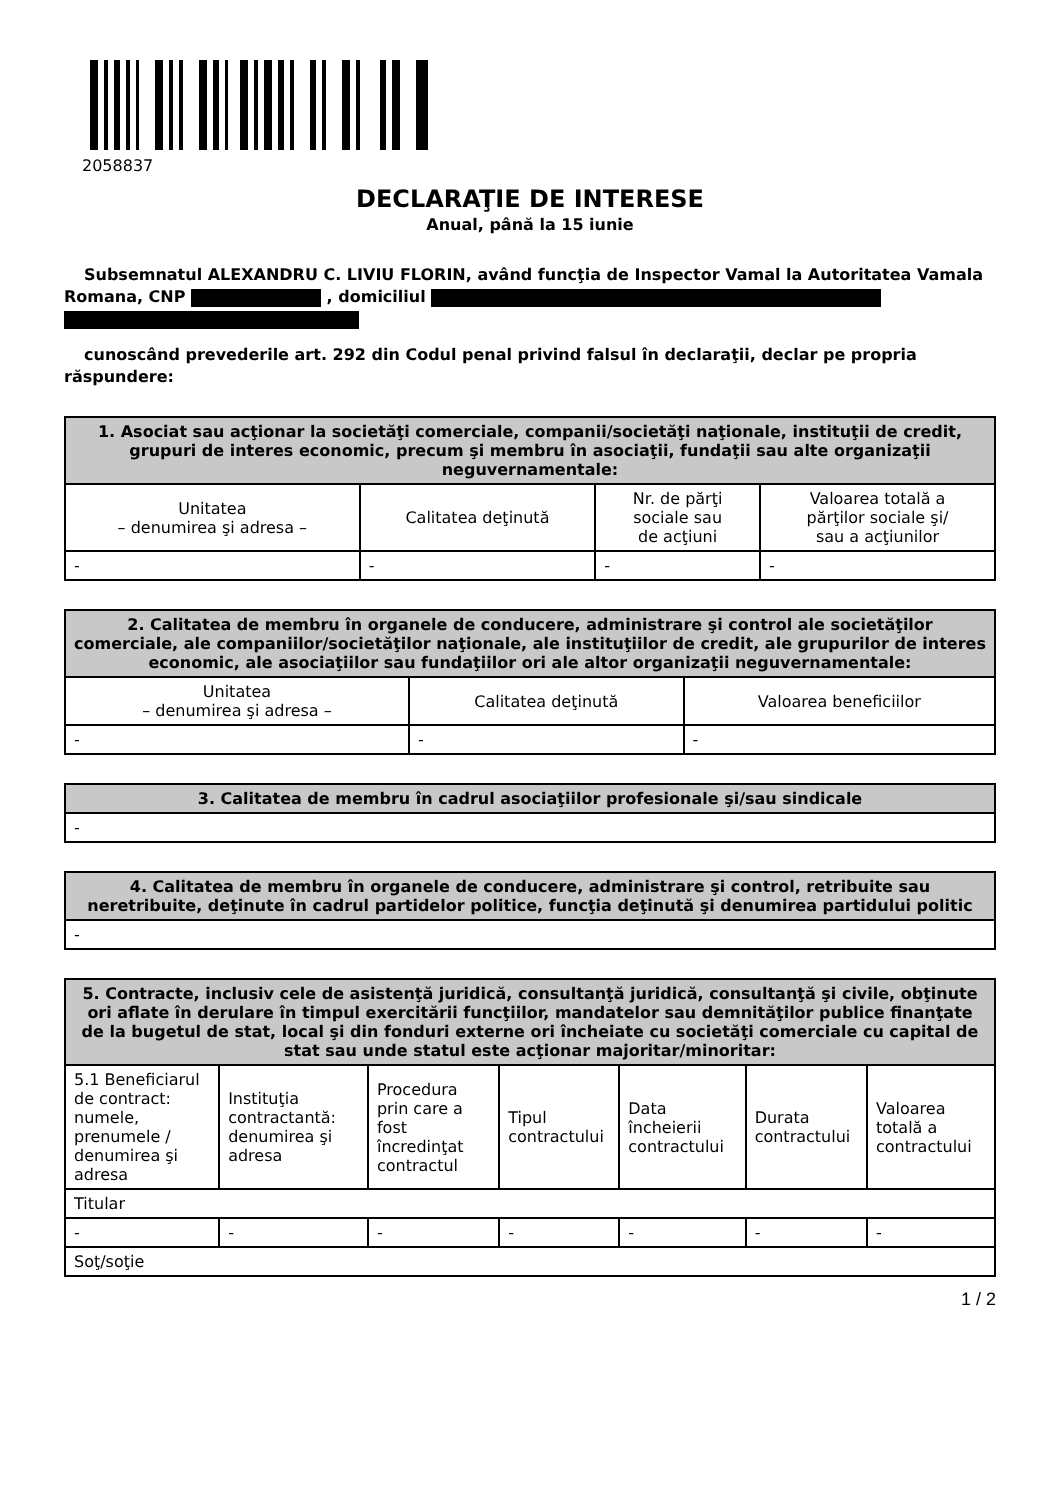2058837
DECLARAŢIE DE INTERESE
Anual, până la 15 iunie
Subsemnatul ALEXANDRU C. LIVIU FLORIN, având funcţia de Inspector Vamal la Autoritatea Vamala Romana, CNP , domiciliul
cunoscând prevederile art. 292 din Codul penal privind falsul în declaraţii, declar pe propria răspundere:
| 1. Asociat sau acţionar la societăţi comerciale, companii/societăţi naţionale, instituţii de credit, grupuri de interes economic, precum şi membru în asociaţii, fundaţii sau alte organizaţii neguvernamentale: | | | |
| --- | --- | --- | --- |
| Unitatea – denumirea şi adresa – | Calitatea deţinută | Nr. de părţi sociale sau de acţiuni | Valoarea totală a părţilor sociale şi/ sau a acţiunilor |
| - | - | - | - |
| 2. Calitatea de membru în organele de conducere, administrare şi control ale societăţilor comerciale, ale companiilor/societăţilor naţionale, ale instituţiilor de credit, ale grupurilor de interes economic, ale asociaţiilor sau fundaţiilor ori ale altor organizaţii neguvernamentale: | | |
| --- | --- | --- |
| Unitatea – denumirea şi adresa – | Calitatea deţinută | Valoarea beneficiilor |
| - | - | - |
| 3. Calitatea de membru în cadrul asociaţiilor profesionale şi/sau sindicale |
| --- |
| - |
| 4. Calitatea de membru în organele de conducere, administrare şi control, retribuite sau neretribuite, deţinute în cadrul partidelor politice, funcţia deţinută şi denumirea partidului politic |
| --- |
| - |
| 5. Contracte, inclusiv cele de asistenţă juridică, consultanţă juridică, consultanţă şi civile, obţinute ori aflate în derulare în timpul exercitării funcţiilor, mandatelor sau demnităţilor publice finanţate de la bugetul de stat, local şi din fonduri externe ori încheiate cu societăţi comerciale cu capital de stat sau unde statul este acţionar majoritar/minoritar: | | | | | | |
| --- | --- | --- | --- | --- | --- | --- |
| 5.1 Beneficiarul de contract: numele, prenumele / denumirea şi adresa | Instituţia contractantă: denumirea şi adresa | Procedura prin care a fost încredinţat contractul | Tipul contractului | Data încheierii contractului | Durata contractului | Valoarea totală a contractului |
| Titular | | | | | | |
| - | - | - | - | - | - | - |
| Soţ/soţie | | | | | | |
1 / 2